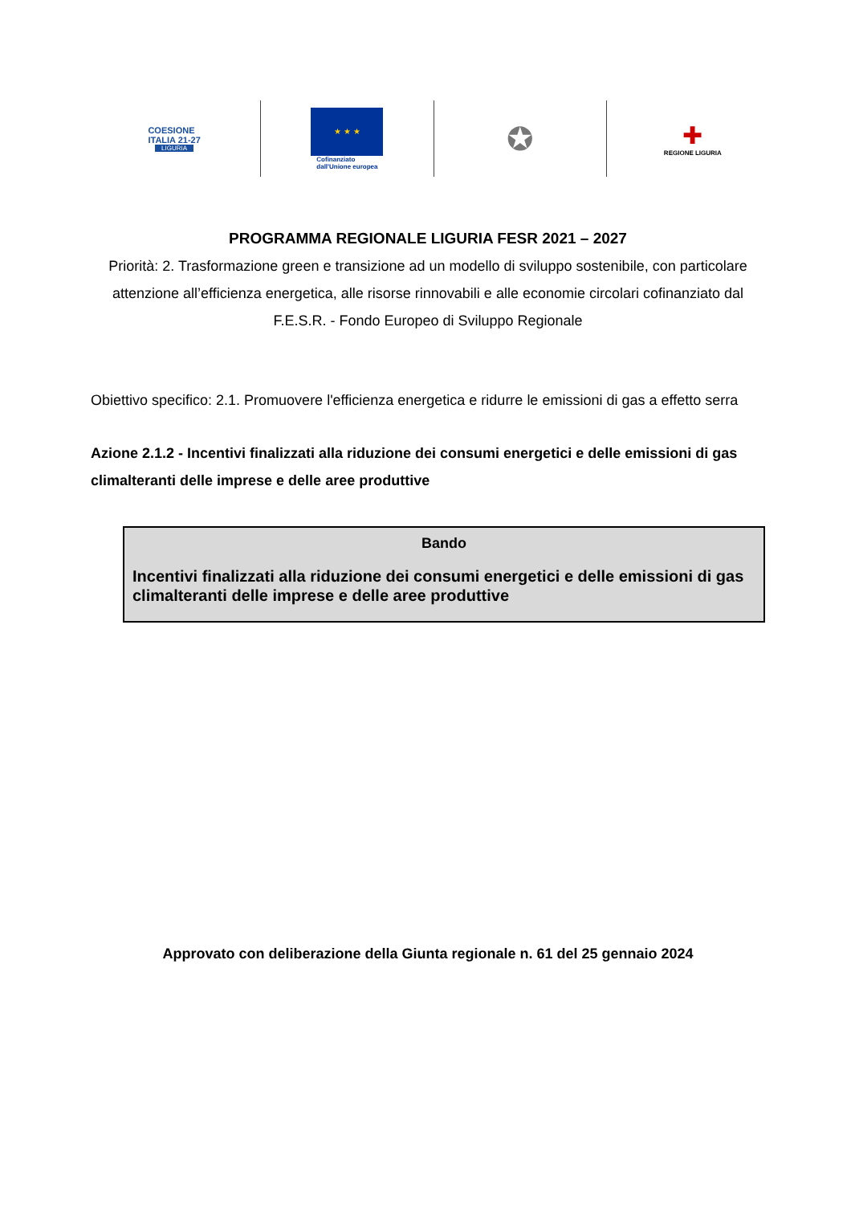COESIONE
ITALIA 21-27
LIGURIA
★ ★ ★
Cofinanziato
dall'Unione europea
✪
✚
REGIONE LIGURIA
PROGRAMMA REGIONALE LIGURIA FESR 2021 – 2027
Priorità: 2. Trasformazione green e transizione ad un modello di sviluppo sostenibile, con particolare attenzione all’efficienza energetica, alle risorse rinnovabili e alle economie circolari cofinanziato dal F.E.S.R. - Fondo Europeo di Sviluppo Regionale
Obiettivo specifico: 2.1. Promuovere l'efficienza energetica e ridurre le emissioni di gas a effetto serra
Azione 2.1.2 - Incentivi finalizzati alla riduzione dei consumi energetici e delle emissioni di gas climalteranti delle imprese e delle aree produttive
Bando
Incentivi finalizzati alla riduzione dei consumi energetici e delle emissioni di gas climalteranti delle imprese e delle aree produttive
Approvato con deliberazione della Giunta regionale n. 61 del 25 gennaio 2024